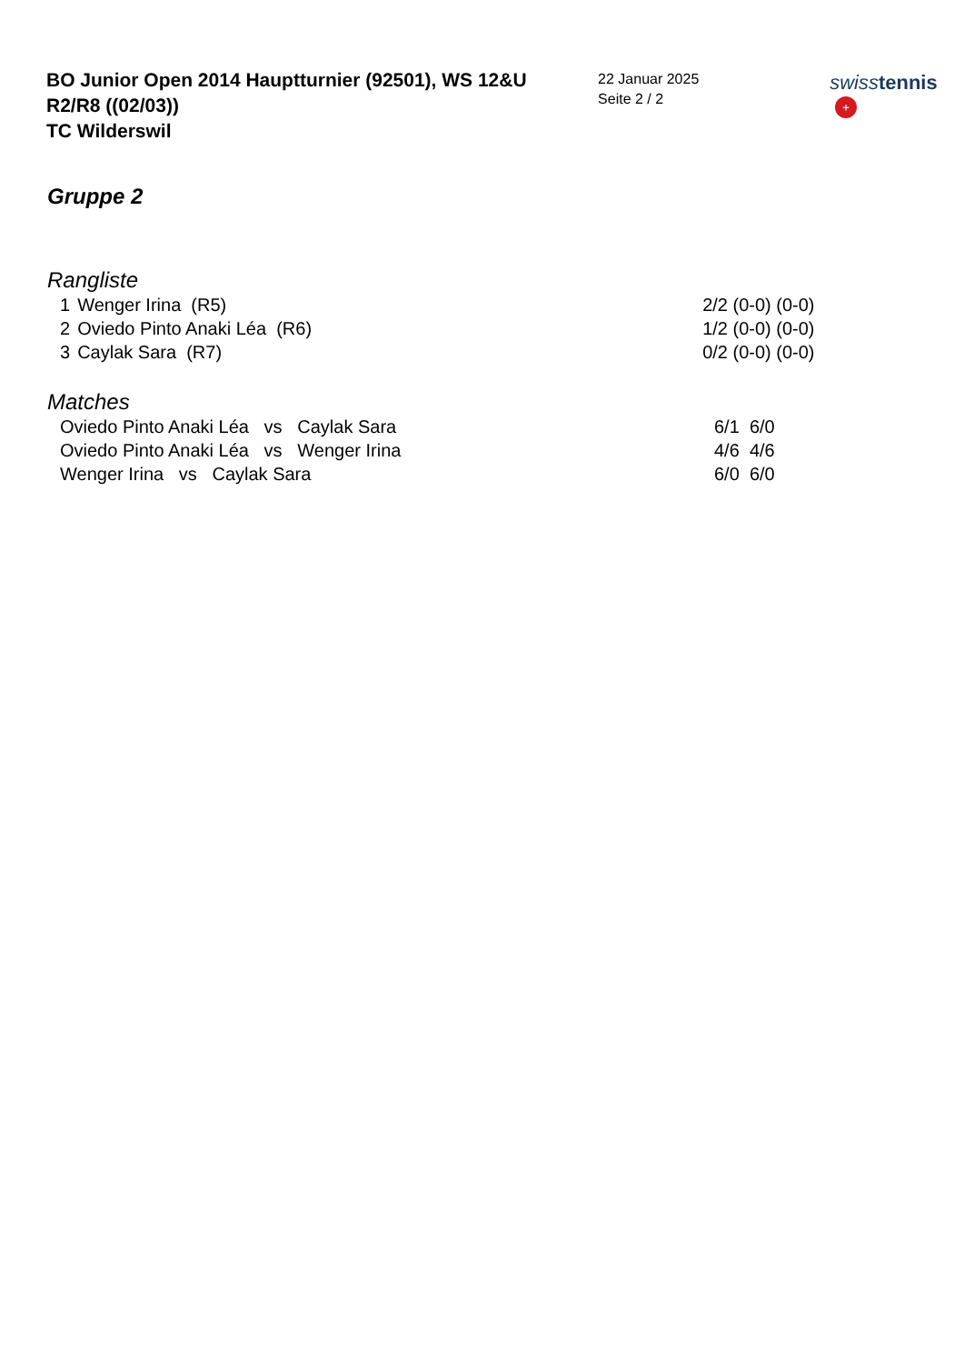BO Junior Open 2014 Hauptturnier (92501), WS 12&U
R2/R8 ((02/03))
TC Wilderswil
22 Januar 2025
Seite 2 / 2
swiss tennis +
Gruppe 2
Rangliste
| 1 | Wenger Irina (R5) | 2/2 (0-0) (0-0) |
| 2 | Oviedo Pinto Anaki Léa (R6) | 1/2 (0-0) (0-0) |
| 3 | Caylak Sara (R7) | 0/2 (0-0) (0-0) |
Matches
| Oviedo Pinto Anaki Léa vs Caylak Sara | 6/1 6/0 |
| Oviedo Pinto Anaki Léa vs Wenger Irina | 4/6 4/6 |
| Wenger Irina vs Caylak Sara | 6/0 6/0 |